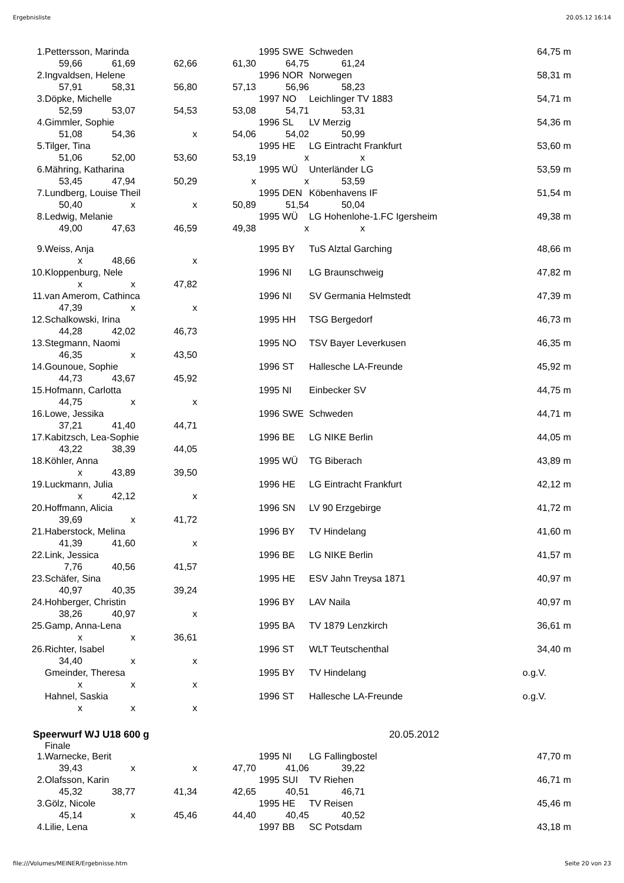Ergebnisliste 20.05.12 16:14
| 1. | Pettersson, Marinda | | | | 1995 | SWE | Schweden | | 64,75 m |
| | 59,66 | 61,69 | 62,66 | 61,30 | | 64,75 | 61,24 | | |
| 2. | Ingvaldsen, Helene | | | | 1996 | NOR | Norwegen | | 58,31 m |
| | 57,91 | 58,31 | 56,80 | 57,13 | | 56,96 | 58,23 | | |
| 3. | Döpke, Michelle | | | | 1997 | NO | Leichlinger TV 1883 | | 54,71 m |
| | 52,59 | 53,07 | 54,53 | 53,08 | | 54,71 | 53,31 | | |
| 4. | Gimmler, Sophie | | | | 1996 | SL | LV Merzig | | 54,36 m |
| | 51,08 | 54,36 | x | 54,06 | | 54,02 | 50,99 | | |
| 5. | Tilger, Tina | | | | 1995 | HE | LG Eintracht Frankfurt | | 53,60 m |
| | 51,06 | 52,00 | 53,60 | 53,19 | | x | x | | |
| 6. | Mähring, Katharina | | | | 1995 | WÜ | Unterländer LG | | 53,59 m |
| | 53,45 | 47,94 | 50,29 | x | | x | 53,59 | | |
| 7. | Lundberg, Louise Theil | | | | 1995 | DEN | Köbenhavens IF | | 51,54 m |
| | 50,40 | x | x | 50,89 | | 51,54 | 50,04 | | |
| 8. | Ledwig, Melanie | | | | 1995 | WÜ | LG Hohenlohe-1.FC Igersheim | | 49,38 m |
| | 49,00 | 47,63 | 46,59 | 49,38 | | x | x | | |
| 9. | Weiss, Anja | | | | 1995 | BY | TuS Alztal Garching | | 48,66 m |
| | x | 48,66 | x | | | | | | |
| 10. | Kloppenburg, Nele | | | | 1996 | NI | LG Braunschweig | | 47,82 m |
| | x | x | 47,82 | | | | | | |
| 11. | van Amerom, Cathinca | | | | 1996 | NI | SV Germania Helmstedt | | 47,39 m |
| | 47,39 | x | x | | | | | | |
| 12. | Schalkowski, Irina | | | | 1995 | HH | TSG Bergedorf | | 46,73 m |
| | 44,28 | 42,02 | 46,73 | | | | | | |
| 13. | Stegmann, Naomi | | | | 1995 | NO | TSV Bayer Leverkusen | | 46,35 m |
| | 46,35 | x | 43,50 | | | | | | |
| 14. | Gounoue, Sophie | | | | 1996 | ST | Hallesche LA-Freunde | | 45,92 m |
| | 44,73 | 43,67 | 45,92 | | | | | | |
| 15. | Hofmann, Carlotta | | | | 1995 | NI | Einbecker SV | | 44,75 m |
| | 44,75 | x | x | | | | | | |
| 16. | Lowe, Jessika | | | | 1996 | SWE | Schweden | | 44,71 m |
| | 37,21 | 41,40 | 44,71 | | | | | | |
| 17. | Kabitzsch, Lea-Sophie | | | | 1996 | BE | LG NIKE Berlin | | 44,05 m |
| | 43,22 | 38,39 | 44,05 | | | | | | |
| 18. | Köhler, Anna | | | | 1995 | WÜ | TG Biberach | | 43,89 m |
| | x | 43,89 | 39,50 | | | | | | |
| 19. | Luckmann, Julia | | | | 1996 | HE | LG Eintracht Frankfurt | | 42,12 m |
| | x | 42,12 | x | | | | | | |
| 20. | Hoffmann, Alicia | | | | 1996 | SN | LV 90 Erzgebirge | | 41,72 m |
| | 39,69 | x | 41,72 | | | | | | |
| 21. | Haberstock, Melina | | | | 1996 | BY | TV Hindelang | | 41,60 m |
| | 41,39 | 41,60 | x | | | | | | |
| 22. | Link, Jessica | | | | 1996 | BE | LG NIKE Berlin | | 41,57 m |
| | 7,76 | 40,56 | 41,57 | | | | | | |
| 23. | Schäfer, Sina | | | | 1995 | HE | ESV Jahn Treysa 1871 | | 40,97 m |
| | 40,97 | 40,35 | 39,24 | | | | | | |
| 24. | Hohberger, Christin | | | | 1996 | BY | LAV Naila | | 40,97 m |
| | 38,26 | 40,97 | x | | | | | | |
| 25. | Gamp, Anna-Lena | | | | 1995 | BA | TV 1879 Lenzkirch | | 36,61 m |
| | x | x | 36,61 | | | | | | |
| 26. | Richter, Isabel | | | | 1996 | ST | WLT Teutschenthal | | 34,40 m |
| | 34,40 | x | x | | | | | | |
| | Gmeinder, Theresa | | | | 1995 | BY | TV Hindelang | | o.g.V. |
| | x | x | x | | | | | | |
| | Hahnel, Saskia | | | | 1996 | ST | Hallesche LA-Freunde | | o.g.V. |
| | x | x | x | | | | | | |
Speerwurf WJ U18 600 g 20.05.2012
Finale
| 1. | Warnecke, Berit | | | | 1995 | NI | LG Fallingbostel | | 47,70 m |
| | 39,43 | x | x | 47,70 | | 41,06 | 39,22 | | |
| 2. | Olafsson, Karin | | | | 1995 | SUI | TV Riehen | | 46,71 m |
| | 45,32 | 38,77 | 41,34 | 42,65 | | 40,51 | 46,71 | | |
| 3. | Gölz, Nicole | | | | 1995 | HE | TV Reisen | | 45,46 m |
| | 45,14 | x | 45,46 | 44,40 | | 40,45 | 40,52 | | |
| 4. | Lilie, Lena | | | | 1997 | BB | SC Potsdam | | 43,18 m |
file:///Volumes/MEINER/Ergebnisse.htm Seite 20 von 23